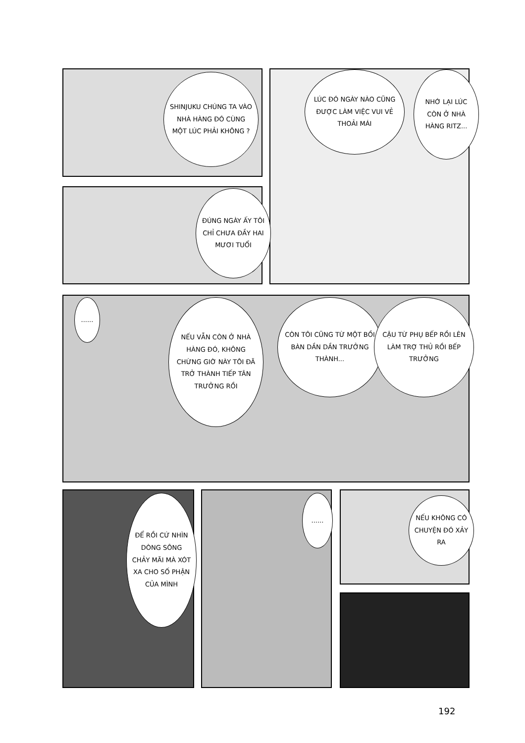SHINJUKU CHÚNG TA VÀO NHÀ HÀNG ĐÓ CÙNG MỘT LÚC PHẢI KHÔNG ?
LÚC ĐÓ NGÀY NÀO CŨNG ĐƯỢC LÀM VIỆC VUI VẺ THOẢI MÁI
NHỚ LẠI LÚC CÒN Ở NHÀ HÀNG RITZ...
ĐÚNG NGÀY ẤY TÔI CHỈ CHƯA ĐẦY HAI MƯƠI TUỔI
......
NẾU VẪN CÒN Ở NHÀ HÀNG ĐÓ, KHÔNG CHỪNG GIỜ NÀY TÔI ĐÃ TRỞ THÀNH TIẾP TÂN TRƯỞNG RỒI
CÒN TÔI CŨNG TỪ MỘT BỒI BÀN DẦN DẦN TRƯỞNG THÀNH...
CẬU TỪ PHỤ BẾP RỒI LÊN LÀM TRỢ THỦ RỒI BẾP TRƯỞNG
ĐỂ RỒI CỨ NHÌN DÒNG SÔNG CHẢY MÃI MÀ XÓT XA CHO SỐ PHẬN CỦA MÌNH
......
NẾU KHÔNG CÓ CHUYỆN ĐÓ XẢY RA
192